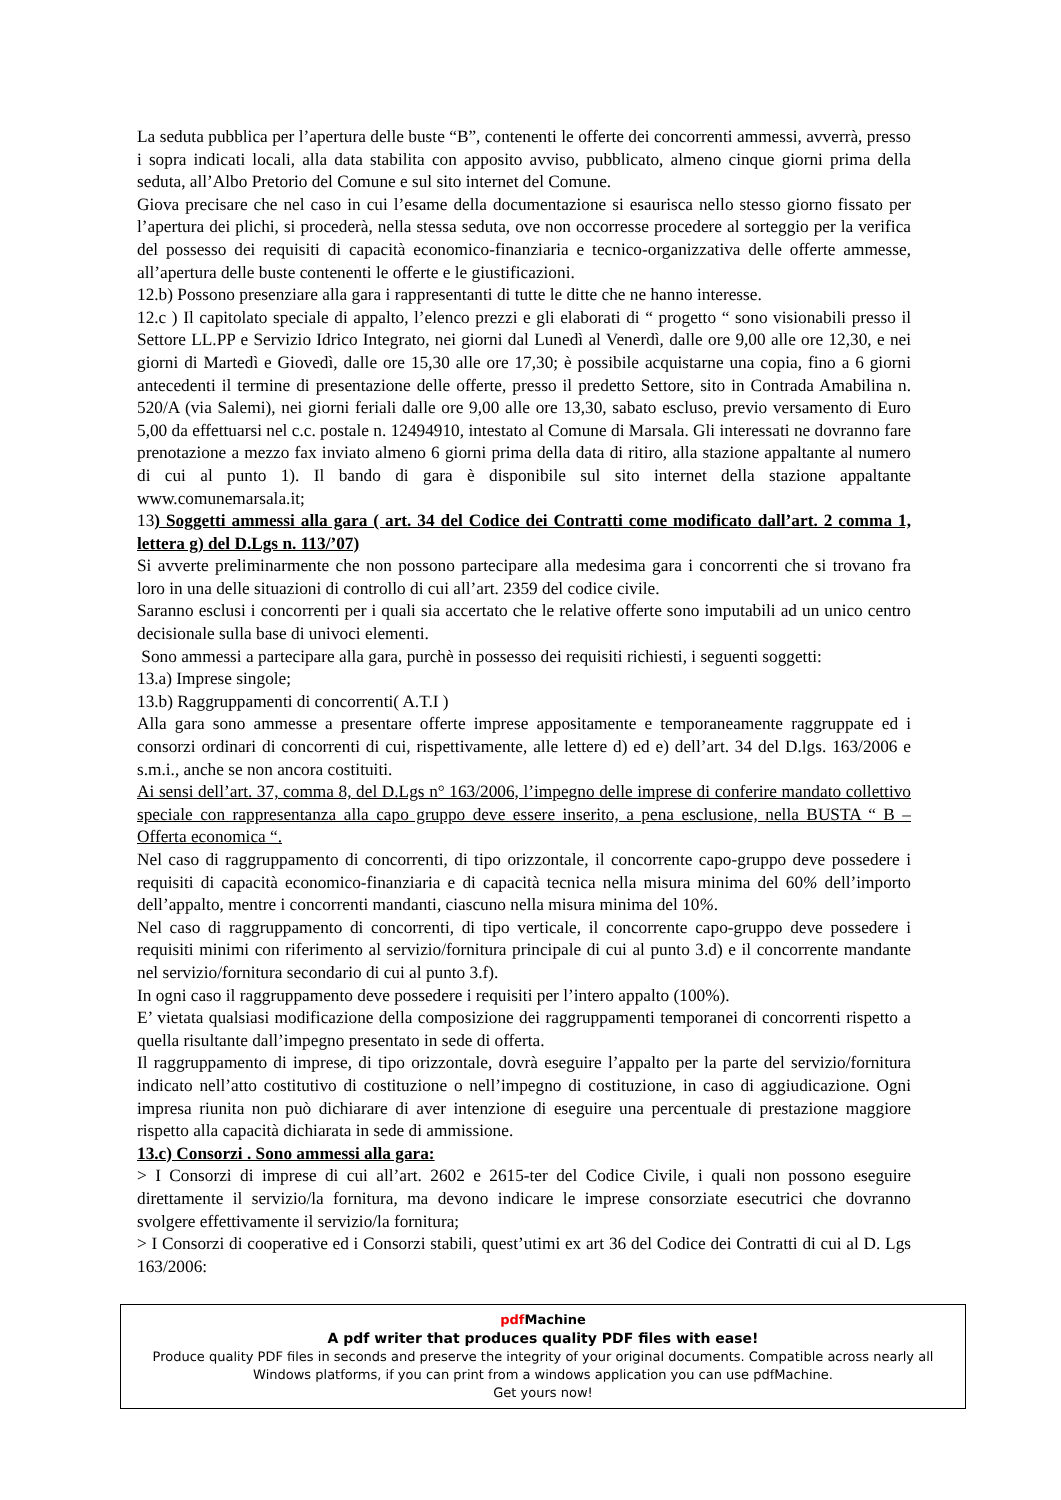La seduta pubblica per l’apertura delle buste “B”, contenenti le offerte dei concorrenti ammessi, avverrà, presso i sopra indicati locali, alla data stabilita con apposito avviso, pubblicato, almeno cinque giorni prima della seduta, all’Albo Pretorio del Comune e sul sito internet del Comune.
Giova precisare che nel caso in cui l’esame della documentazione si esaurisca nello stesso giorno fissato per l’apertura dei plichi, si procederà, nella stessa seduta, ove non occorresse procedere al sorteggio per la verifica del possesso dei requisiti di capacità economico-finanziaria e tecnico-organizzativa delle offerte ammesse, all’apertura delle buste contenenti le offerte e le giustificazioni.
12.b) Possono presenziare alla gara i rappresentanti di tutte le ditte che ne hanno interesse.
12.c ) Il capitolato speciale di appalto, l’elenco prezzi e gli elaborati di “ progetto “ sono visionabili presso il Settore LL.PP e Servizio Idrico Integrato, nei giorni dal Lunedì al Venerdì, dalle ore 9,00 alle ore 12,30, e nei giorni di Martedì e Giovedì, dalle ore 15,30 alle ore 17,30; è possibile acquistarne una copia, fino a 6 giorni antecedenti il termine di presentazione delle offerte, presso il predetto Settore, sito in Contrada Amabilina n. 520/A (via Salemi), nei giorni feriali dalle ore 9,00 alle ore 13,30, sabato escluso, previo versamento di Euro 5,00 da effettuarsi nel c.c. postale n. 12494910, intestato al Comune di Marsala. Gli interessati ne dovranno fare prenotazione a mezzo fax inviato almeno 6 giorni prima della data di ritiro, alla stazione appaltante al numero di cui al punto 1). Il bando di gara è disponibile sul sito internet della stazione appaltante www.comunemarsala.it;
13) Soggetti ammessi alla gara ( art. 34 del Codice dei Contratti come modificato dall’art. 2 comma 1, lettera g) del D.Lgs n. 113/’07)
Si avverte preliminarmente che non possono partecipare alla medesima gara i concorrenti che si trovano fra loro in una delle situazioni di controllo di cui all’art. 2359 del codice civile.
Saranno esclusi i concorrenti per i quali sia accertato che le relative offerte sono imputabili ad un unico centro decisionale sulla base di univoci elementi.
Sono ammessi a partecipare alla gara, purchè in possesso dei requisiti richiesti, i seguenti soggetti:
13.a) Imprese singole;
13.b) Raggruppamenti di concorrenti( A.T.I )
Alla gara sono ammesse a presentare offerte imprese appositamente e temporaneamente raggruppate ed i consorzi ordinari di concorrenti di cui, rispettivamente, alle lettere d) ed e) dell’art. 34 del D.lgs. 163/2006 e s.m.i., anche se non ancora costituiti.
Ai sensi dell’art. 37, comma 8, del D.Lgs n° 163/2006, l’impegno delle imprese di conferire mandato collettivo speciale con rappresentanza alla capo gruppo deve essere inserito, a pena esclusione, nella BUSTA “ B – Offerta economica “.
Nel caso di raggruppamento di concorrenti, di tipo orizzontale, il concorrente capo-gruppo deve possedere i requisiti di capacità economico-finanziaria e di capacità tecnica nella misura minima del 60% dell’importo dell’appalto, mentre i concorrenti mandanti, ciascuno nella misura minima del 10%.
Nel caso di raggruppamento di concorrenti, di tipo verticale, il concorrente capo-gruppo deve possedere i requisiti minimi con riferimento al servizio/fornitura principale di cui al punto 3.d) e il concorrente mandante nel servizio/fornitura secondario di cui al punto 3.f).
In ogni caso il raggruppamento deve possedere i requisiti per l’intero appalto (100%).
E’ vietata qualsiasi modificazione della composizione dei raggruppamenti temporanei di concorrenti rispetto a quella risultante dall’impegno presentato in sede di offerta.
Il raggruppamento di imprese, di tipo orizzontale, dovrà eseguire l’appalto per la parte del servizio/fornitura indicato nell’atto costitutivo di costituzione o nell’impegno di costituzione, in caso di aggiudicazione. Ogni impresa riunita non può dichiarare di aver intenzione di eseguire una percentuale di prestazione maggiore rispetto alla capacità dichiarata in sede di ammissione.
13.c) Consorzi . Sono ammessi alla gara:
> I Consorzi di imprese di cui all’art. 2602 e 2615-ter del Codice Civile, i quali non possono eseguire direttamente il servizio/la fornitura, ma devono indicare le imprese consorziate esecutrici che dovranno svolgere effettivamente il servizio/la fornitura;
> I Consorzi di cooperative ed i Consorzi stabili, quest’utimi ex art 36 del Codice dei Contratti di cui al D. Lgs 163/2006:
pdf Machine
A pdf writer that produces quality PDF files with ease!
Produce quality PDF files in seconds and preserve the integrity of your original documents. Compatible across nearly all Windows platforms, if you can print from a windows application you can use pdfMachine.
Get yours now!